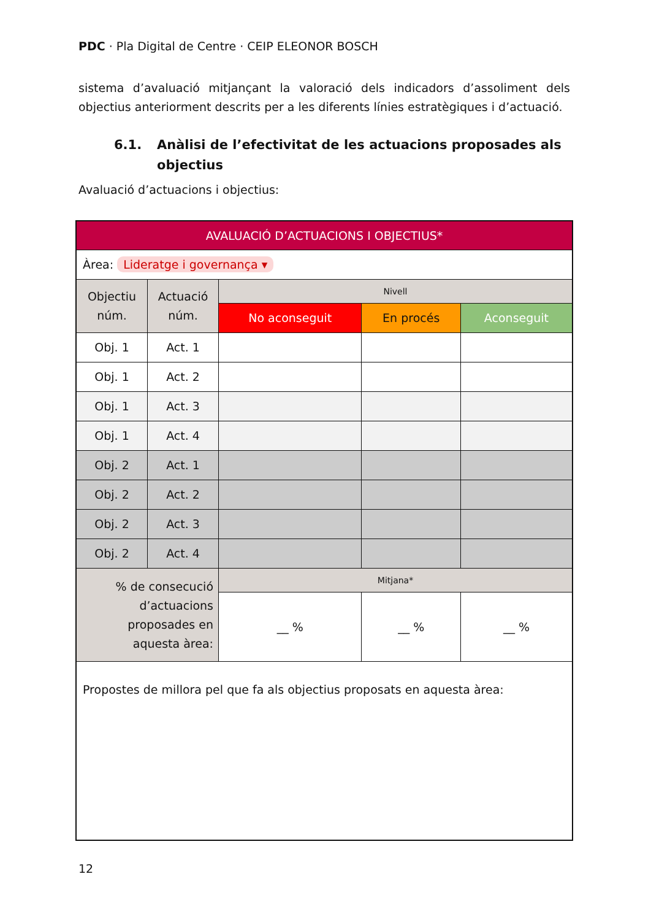PDC · Pla Digital de Centre · CEIP ELEONOR BOSCH
sistema d’avaluació mitjançant la valoració dels indicadors d’assoliment dels objectius anteriorment descrits per a les diferents línies estratègiques i d’actuació.
6.1. Anàlisi de l’efectivitat de les actuacions proposades als objectius
Avaluació d’actuacions i objectius:
| AVALUACIÓ D’ACTUACIONS I OBJECTIUS* | | | | |
| Àrea: Lideratge i governança ▾ | | | | |
| Objectiu núm. | Actuació núm. | Nivell | | |
| | | No aconseguit | En procés | Aconseguit |
| Obj. 1 | Act. 1 | | | |
| Obj. 1 | Act. 2 | | | |
| Obj. 1 | Act. 3 | | | |
| Obj. 1 | Act. 4 | | | |
| Obj. 2 | Act. 1 | | | |
| Obj. 2 | Act. 2 | | | |
| Obj. 2 | Act. 3 | | | |
| Obj. 2 | Act. 4 | | | |
| % de consecució d’actuacions proposades en aquesta àrea: | | Mitjana* | | |
| | | __ % | __ % | __ % |
| Propostes de millora pel que fa als objectius proposats en aquesta àrea: | | | | |
12